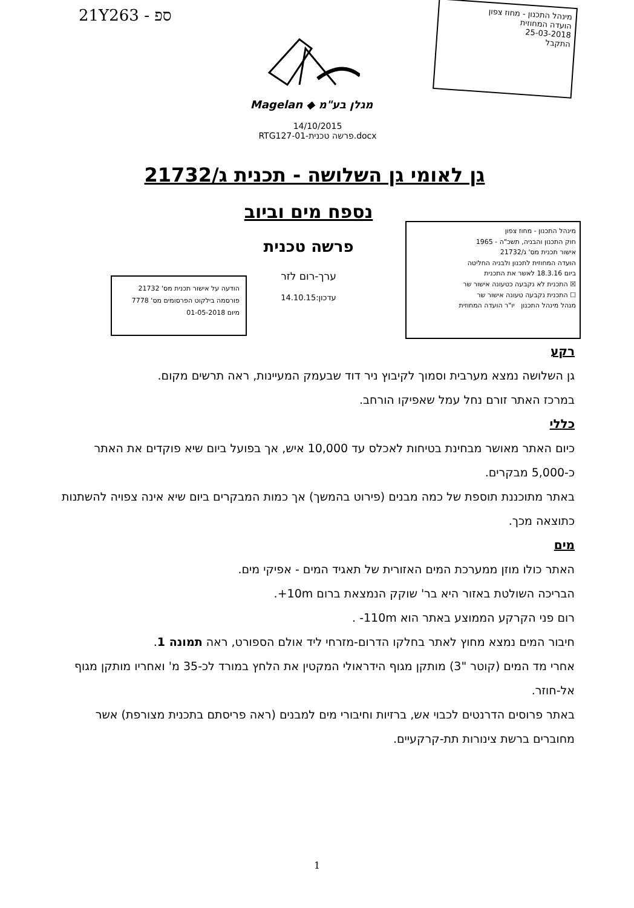21Y263 - ספ
מינהל התכנון - מחוז צפון
הועדה המחוזית
25-03-2018
התקבל
Magelan ◆ מגלן בע"מ
14/10/2015
RTG127-01-פרשה טכנית.docx
גן לאומי גן השלושה - תכנית ג/21732
נספח מים וביוב
פרשה טכנית
ערך-רום לזר
עדכון:14.10.15
הודעה על אישור תכנית מס' 21732
פורסמה בילקוט הפרסומים מס' 7778
מיום 01-05-2018
מינהל התכנון - מחוז צפון
חוק התכנון והבניה, תשכ"ה - 1965
אישור תכנית מס' ג/21732
הועדה המחוזית לתכנון ולבניה החליטה
ביום 18.3.16 לאשר את התכנית
☒ התכנית לא נקבעה כטעונה אישור שר
☐ התכנית נקבעה טעונה אישור שר
מנהל מינהל התכנון יו"ר הועדה המחוזית
רקע
גן השלושה נמצא מערבית וסמוך לקיבוץ ניר דוד שבעמק המעיינות, ראה תרשים מקום.
במרכז האתר זורם נחל עמל שאפיקו הורחב.
כללי
כיום האתר מאושר מבחינת בטיחות לאכלס עד 10,000 איש, אך בפועל ביום שיא פוקדים את האתר כ-5,000 מבקרים.
באתר מתוכננת תוספת של כמה מבנים (פירוט בהמשך) אך כמות המבקרים ביום שיא אינה צפויה להשתנות כתוצאה מכך.
מים
האתר כולו מוזן ממערכת המים האזורית של תאגיד המים - אפיקי מים.
הבריכה השולטת באזור היא בר' שוקק הנמצאת ברום ‎+10m.
רום פני הקרקע הממוצע באתר הוא ‎-110m .
חיבור המים נמצא מחוץ לאתר בחלקו הדרום-מזרחי ליד אולם הספורט, ראה תמונה 1.
אחרי מד המים (קוטר "3) מותקן מגוף הידראולי המקטין את הלחץ במורד לכ-35 מ' ואחריו מותקן מגוף אל-חוזר.
באתר פרוסים הדרנטים לכבוי אש, ברזיות וחיבורי מים למבנים (ראה פריסתם בתכנית מצורפת) אשר מחוברים ברשת צינורות תת-קרקעיים.
1